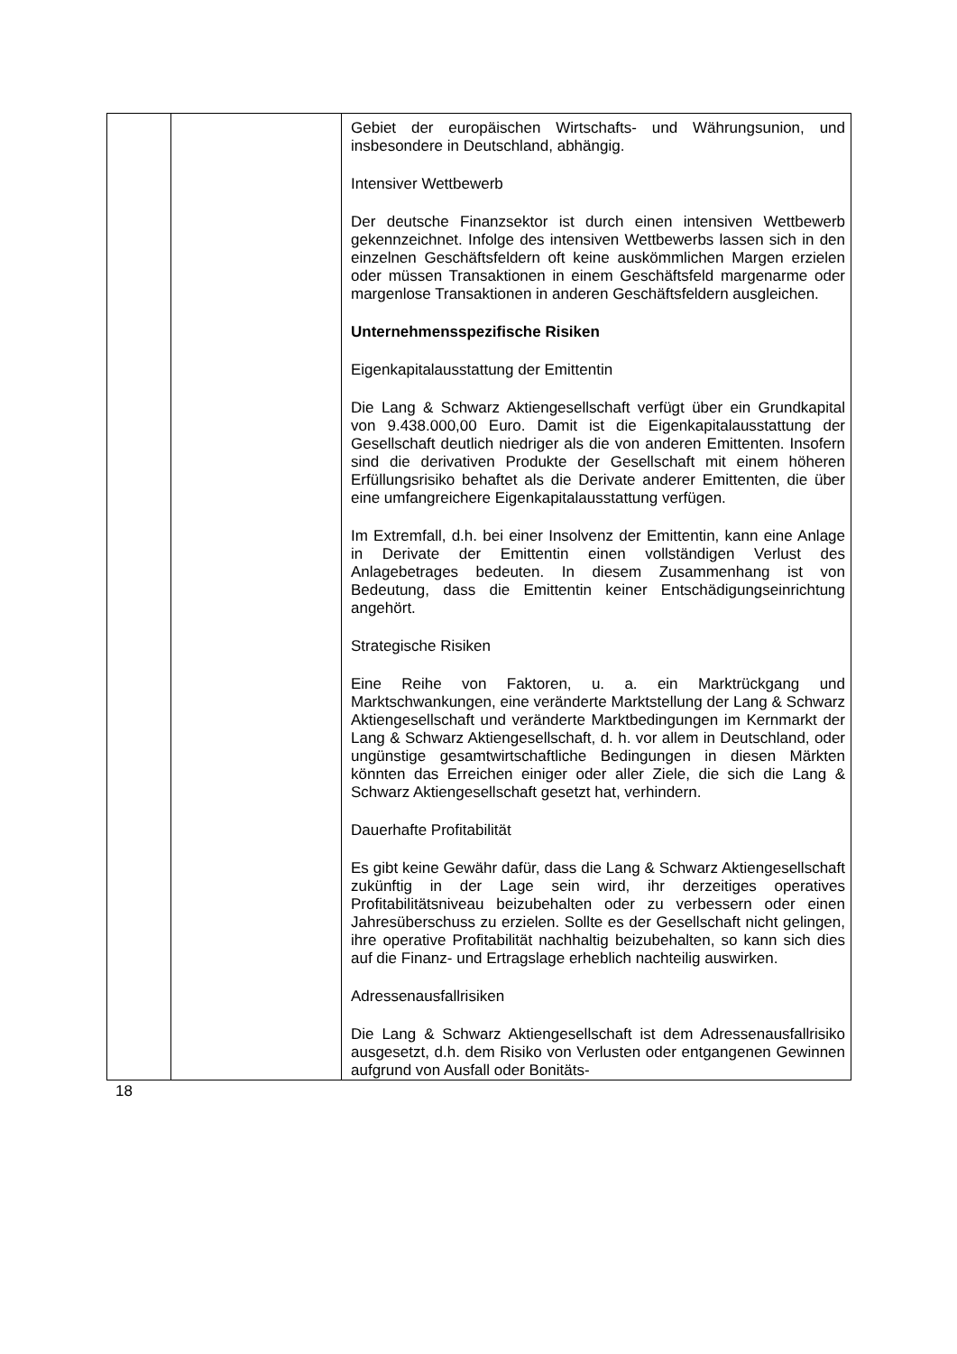| | | Gebiet der europäischen Wirtschafts- und Währungsunion, und insbesondere in Deutschland, abhängig. Intensiver Wettbewerb Der deutsche Finanzsektor ist durch einen intensiven Wettbewerb gekennzeichnet. Infolge des intensiven Wettbewerbs lassen sich in den einzelnen Geschäftsfeldern oft keine auskömmlichen Margen erzielen oder müssen Transaktionen in einem Geschäftsfeld margenarme oder margenlose Transaktionen in anderen Geschäftsfeldern ausgleichen. Unternehmensspezifische Risiken Eigenkapitalausstattung der Emittentin Die Lang & Schwarz Aktiengesellschaft verfügt über ein Grundkapital von 9.438.000,00 Euro. Damit ist die Eigenkapitalausstattung der Gesellschaft deutlich niedriger als die von anderen Emittenten. Insofern sind die derivativen Produkte der Gesellschaft mit einem höheren Erfüllungsrisiko behaftet als die Derivate anderer Emittenten, die über eine umfangreichere Eigenkapitalausstattung verfügen. Im Extremfall, d.h. bei einer Insolvenz der Emittentin, kann eine Anlage in Derivate der Emittentin einen vollständigen Verlust des Anlagebetrages bedeuten. In diesem Zusammenhang ist von Bedeutung, dass die Emittentin keiner Entschädigungseinrichtung angehört. Strategische Risiken Eine Reihe von Faktoren, u. a. ein Marktrückgang und Marktschwankungen, eine veränderte Marktstellung der Lang & Schwarz Aktiengesellschaft und veränderte Marktbedingungen im Kernmarkt der Lang & Schwarz Aktiengesellschaft, d. h. vor allem in Deutschland, oder ungünstige gesamtwirtschaftliche Bedingungen in diesen Märkten könnten das Erreichen einiger oder aller Ziele, die sich die Lang & Schwarz Aktiengesellschaft gesetzt hat, verhindern. Dauerhafte Profitabilität Es gibt keine Gewähr dafür, dass die Lang & Schwarz Aktiengesellschaft zukünftig in der Lage sein wird, ihr derzeitiges operatives Profitabilitätsniveau beizubehalten oder zu verbessern oder einen Jahresüberschuss zu erzielen. Sollte es der Gesellschaft nicht gelingen, ihre operative Profitabilität nachhaltig beizubehalten, so kann sich dies auf die Finanz- und Ertragslage erheblich nachteilig auswirken. Adressenausfallrisiken Die Lang & Schwarz Aktiengesellschaft ist dem Adressenausfallrisiko ausgesetzt, d.h. dem Risiko von Verlusten oder entgangenen Gewinnen aufgrund von Ausfall oder Bonitäts- |
18